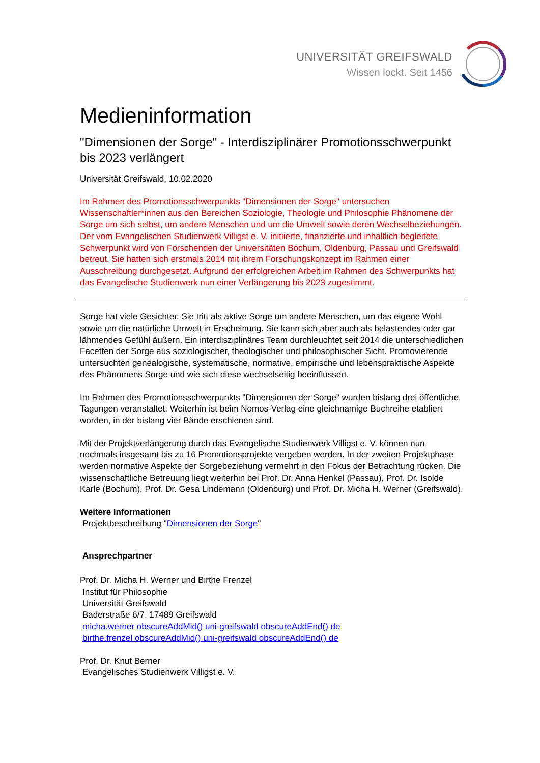UNIVERSITÄT GREIFSWALD
Wissen lockt. Seit 1456
Medieninformation
"Dimensionen der Sorge" - Interdisziplinärer Promotionsschwerpunkt bis 2023 verlängert
Universität Greifswald, 10.02.2020
Im Rahmen des Promotionsschwerpunkts "Dimensionen der Sorge" untersuchen Wissenschaftler*innen aus den Bereichen Soziologie, Theologie und Philosophie Phänomene der Sorge um sich selbst, um andere Menschen und um die Umwelt sowie deren Wechselbeziehungen. Der vom Evangelischen Studienwerk Villigst e. V. initiierte, finanzierte und inhaltlich begleitete Schwerpunkt wird von Forschenden der Universitäten Bochum, Oldenburg, Passau und Greifswald betreut. Sie hatten sich erstmals 2014 mit ihrem Forschungskonzept im Rahmen einer Ausschreibung durchgesetzt. Aufgrund der erfolgreichen Arbeit im Rahmen des Schwerpunkts hat das Evangelische Studienwerk nun einer Verlängerung bis 2023 zugestimmt.
Sorge hat viele Gesichter. Sie tritt als aktive Sorge um andere Menschen, um das eigene Wohl sowie um die natürliche Umwelt in Erscheinung. Sie kann sich aber auch als belastendes oder gar lähmendes Gefühl äußern. Ein interdisziplinäres Team durchleuchtet seit 2014 die unterschiedlichen Facetten der Sorge aus soziologischer, theologischer und philosophischer Sicht. Promovierende untersuchten genealogische, systematische, normative, empirische und lebenspraktische Aspekte des Phänomens Sorge und wie sich diese wechselseitig beeinflussen.
Im Rahmen des Promotionsschwerpunkts "Dimensionen der Sorge" wurden bislang drei öffentliche Tagungen veranstaltet. Weiterhin ist beim Nomos-Verlag eine gleichnamige Buchreihe etabliert worden, in der bislang vier Bände erschienen sind.
Mit der Projektverlängerung durch das Evangelische Studienwerk Villigst e. V. können nun nochmals insgesamt bis zu 16 Promotionsprojekte vergeben werden. In der zweiten Projektphase werden normative Aspekte der Sorgebeziehung vermehrt in den Fokus der Betrachtung rücken. Die wissenschaftliche Betreuung liegt weiterhin bei Prof. Dr. Anna Henkel (Passau), Prof. Dr. Isolde Karle (Bochum), Prof. Dr. Gesa Lindemann (Oldenburg) und Prof. Dr. Micha H. Werner (Greifswald).
Weitere Informationen
Projektbeschreibung "Dimensionen der Sorge"
Ansprechpartner
Prof. Dr. Micha H. Werner und Birthe Frenzel
Institut für Philosophie
Universität Greifswald
Baderstraße 6/7, 17489 Greifswald
micha.werner obscureAddMid() uni-greifswald obscureAddEnd() de
birthe.frenzel obscureAddMid() uni-greifswald obscureAddEnd() de
Prof. Dr. Knut Berner
Evangelisches Studienwerk Villigst e. V.